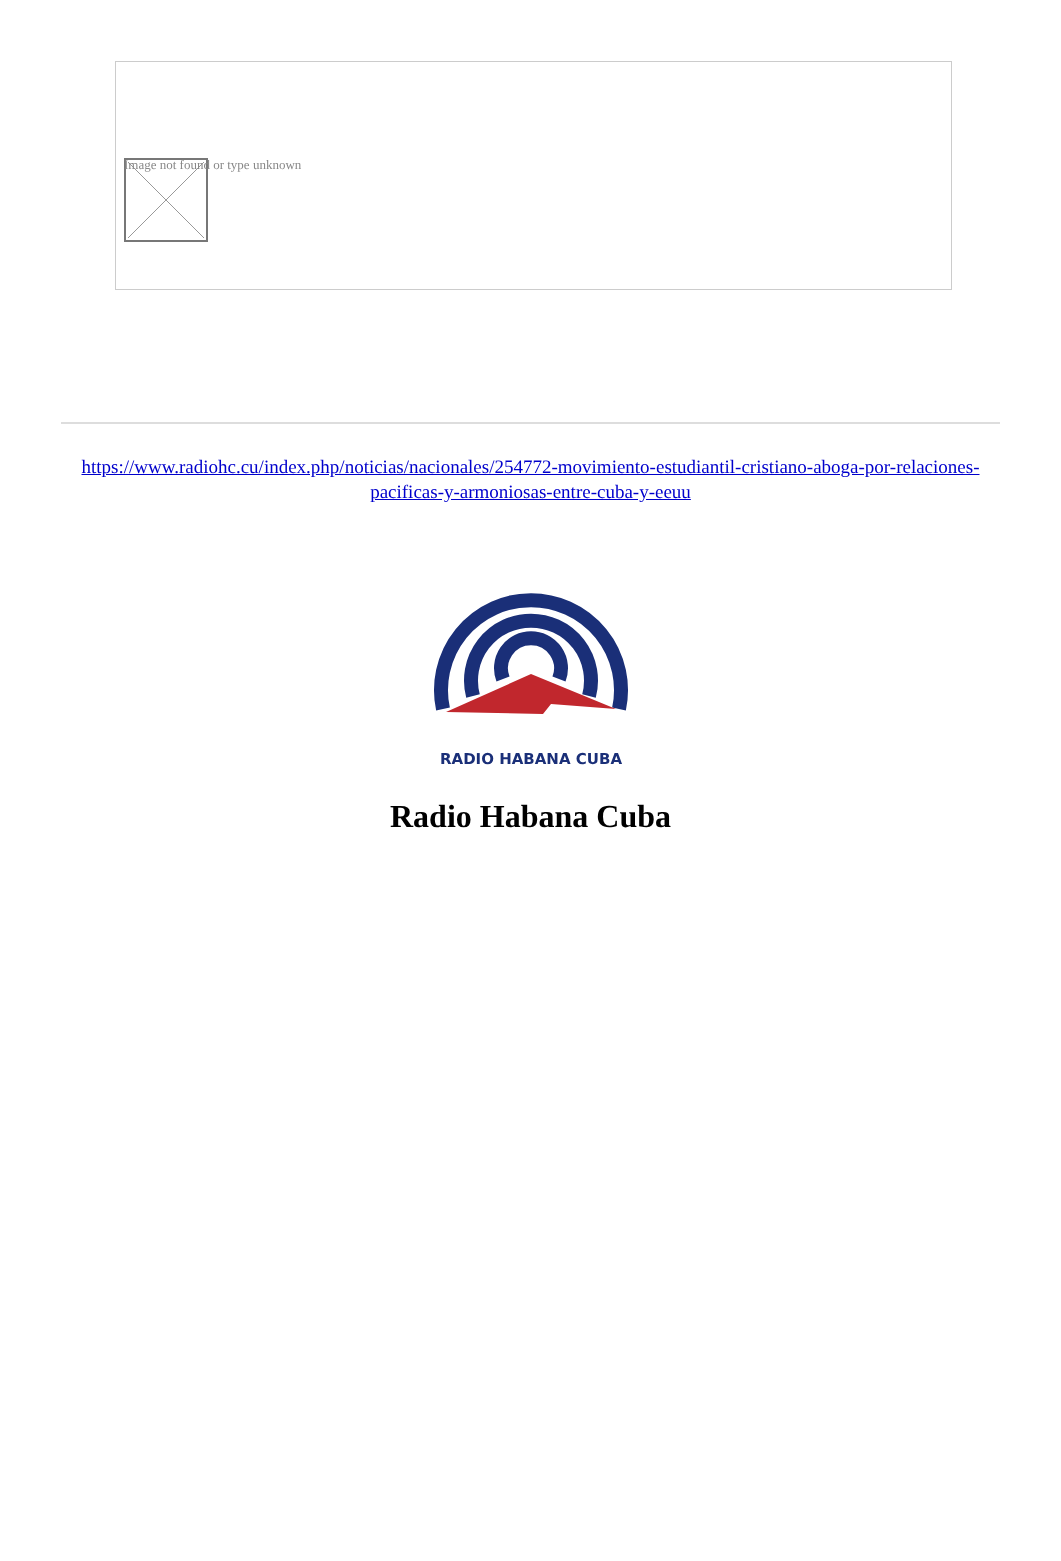Image not found or type unknown
https://www.radiohc.cu/index.php/noticias/nacionales/254772-movimiento-estudiantil-cristiano-aboga-por-relaciones-pacificas-y-armoniosas-entre-cuba-y-eeuu
RADIO HABANA CUBA
Radio Habana Cuba